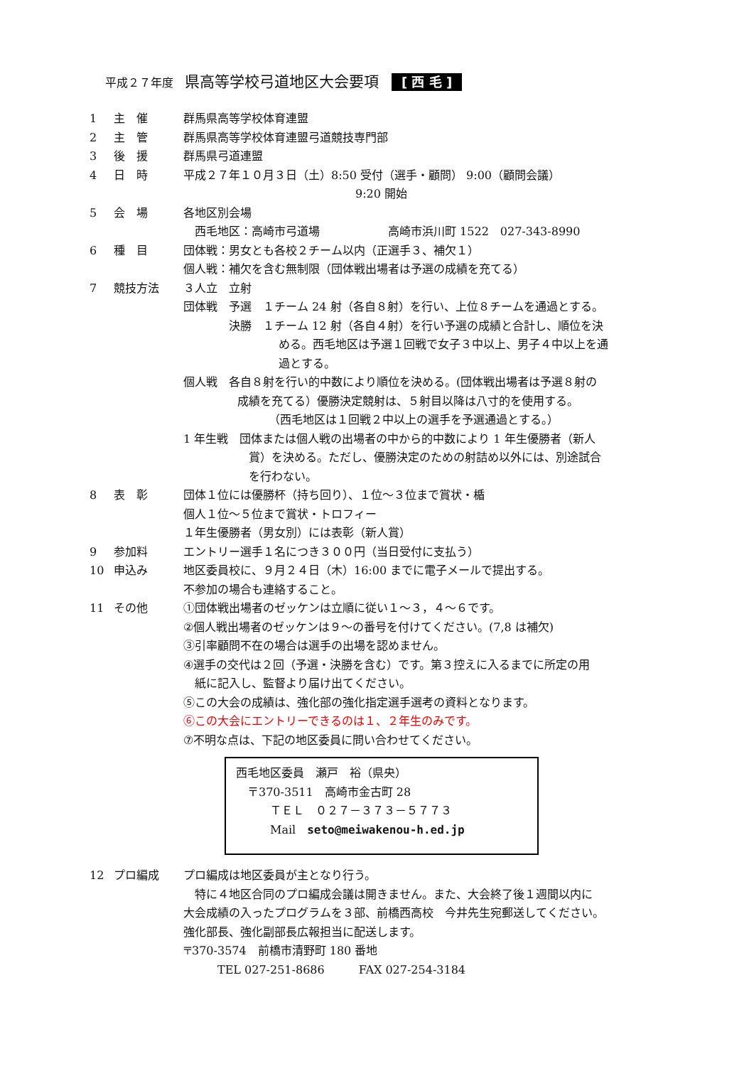平成２７年度 県高等学校弓道地区大会要項 [ 西 毛 ]
1 主　催 群馬県高等学校体育連盟
2 主　管 群馬県高等学校体育連盟弓道競技専門部
3 後　援 群馬県弓道連盟
4 日　時 平成２７年１０月３日（土）8:50 受付（選手・顧問） 9:00（顧問会議）
9:20 開始
5 会　場 各地区別会場
　西毛地区：高崎市弓道場　　　　　　高崎市浜川町 1522　027-343-8990
6 種　目 団体戦：男女とも各校２チーム以内（正選手３、補欠１）
個人戦：補欠を含む無制限（団体戦出場者は予選の成績を充てる）
7 競技方法 ３人立　立射
団体戦　予選　１チーム 24 射（各自８射）を行い、上位８チームを通過とする。
　　　　決勝　１チーム 12 射（各自４射）を行い予選の成績と合計し、順位を決
める。西毛地区は予選１回戦で女子３中以上、男子４中以上を通
過とする。
個人戦　各自８射を行い的中数により順位を決める。(団体戦出場者は予選８射の
成績を充てる）優勝決定競射は、５射目以降は八寸的を使用する。
（西毛地区は１回戦２中以上の選手を予選通過とする。）
1 年生戦　団体または個人戦の出場者の中から的中数により 1 年生優勝者（新人
賞）を決める。ただし、優勝決定のための射詰め以外には、別途試合
を行わない。
8 表　彰 団体１位には優勝杯（持ち回り）、１位～３位まで賞状・楯
個人１位～５位まで賞状・トロフィー
１年生優勝者（男女別）には表彰（新人賞）
9 参加料 エントリー選手１名につき３００円（当日受付に支払う）
10 申込み 地区委員校に、９月２４日（木）16:00 までに電子メールで提出する。
不参加の場合も連絡すること。
11 その他 ①団体戦出場者のゼッケンは立順に従い１～３，４～６です。
②個人戦出場者のゼッケンは９～の番号を付けてください。(7,8 は補欠)
③引率顧問不在の場合は選手の出場を認めません。
④選手の交代は２回（予選・決勝を含む）です。第３控えに入るまでに所定の用
　紙に記入し、監督より届け出てください。
⑤この大会の成績は、強化部の強化指定選手選考の資料となります。
⑥この大会にエントリーできるのは１、２年生のみです。
⑦不明な点は、下記の地区委員に問い合わせてください。
西毛地区委員　瀬戸　裕（県央）
　〒370-3511　高崎市金古町 28
　　　ＴＥＬ　０２７－３７３－５７７３
　　　Mail　seto@meiwakenou-h.ed.jp
12 プロ編成 プロ編成は地区委員が主となり行う。
　特に４地区合同のプロ編成会議は開きません。また、大会終了後１週間以内に
大会成績の入ったプログラムを３部、前橋西高校　今井先生宛郵送してください。
強化部長、強化副部長広報担当に配送します。
〒370-3574　前橋市清野町 180 番地
　　　TEL 027-251-8686　　　FAX 027-254-3184